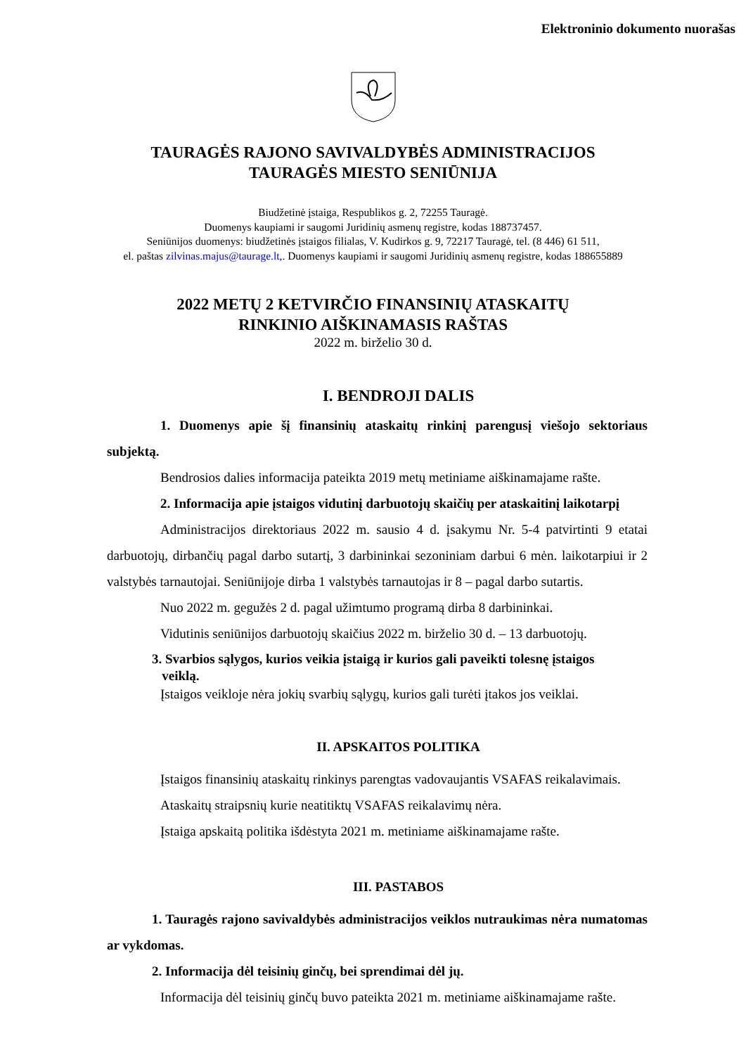Elektroninio dokumento nuorašas
TAURAGĖS RAJONO SAVIVALDYBĖS ADMINISTRACIJOS
TAURAGĖS MIESTO SENIŪNIJA
Biudžetinė įstaiga, Respublikos g. 2, 72255 Tauragė.
Duomenys kaupiami ir saugomi Juridinių asmenų registre, kodas 188737457.
Seniūnijos duomenys: biudžetinės įstaigos filialas, V. Kudirkos g. 9, 72217 Tauragė, tel. (8 446) 61 511,
el. paštas zilvinas.majus@taurage.lt,. Duomenys kaupiami ir saugomi Juridinių asmenų registre, kodas 188655889
2022 METŲ 2 KETVIRČIO FINANSINIŲ ATASKAITŲ
RINKINIO AIŠKINAMASIS RAŠTAS
2022 m. birželio 30 d.
I. BENDROJI DALIS
1. Duomenys apie šį finansinių ataskaitų rinkinį parengusį viešojo sektoriaus subjektą.
Bendrosios dalies informacija pateikta 2019 metų metiniame aiškinamajame rašte.
2. Informacija apie įstaigos vidutinį darbuotojų skaičių per ataskaitinį laikotarpį
Administracijos direktoriaus 2022 m. sausio 4 d. įsakymu Nr. 5-4 patvirtinti 9 etatai darbuotojų, dirbančių pagal darbo sutartį, 3 darbininkai sezoniniam darbui 6 mėn. laikotarpiui ir 2 valstybės tarnautojai. Seniūnijoje dirba 1 valstybės tarnautojas ir 8 – pagal darbo sutartis.
Nuo 2022 m. gegužės 2 d. pagal užimtumo programą dirba 8 darbininkai.
Vidutinis seniūnijos darbuotojų skaičius 2022 m. birželio 30 d. – 13 darbuotojų.
3. Svarbios sąlygos, kurios veikia įstaigą ir kurios gali paveikti tolesnę įstaigos
veiklą.
Įstaigos veikloje nėra jokių svarbių sąlygų, kurios gali turėti įtakos jos veiklai.
II. APSKAITOS POLITIKA
Įstaigos finansinių ataskaitų rinkinys parengtas vadovaujantis VSAFAS reikalavimais.
Ataskaitų straipsnių kurie neatitiktų VSAFAS reikalavimų nėra.
Įstaiga apskaitą politika išdėstyta 2021 m. metiniame aiškinamajame rašte.
III. PASTABOS
1. Tauragės rajono savivaldybės administracijos veiklos nutraukimas nėra numatomas ar vykdomas.
2. Informacija dėl teisinių ginčų, bei sprendimai dėl jų.
Informacija dėl teisinių ginčų buvo pateikta 2021 m. metiniame aiškinamajame rašte.